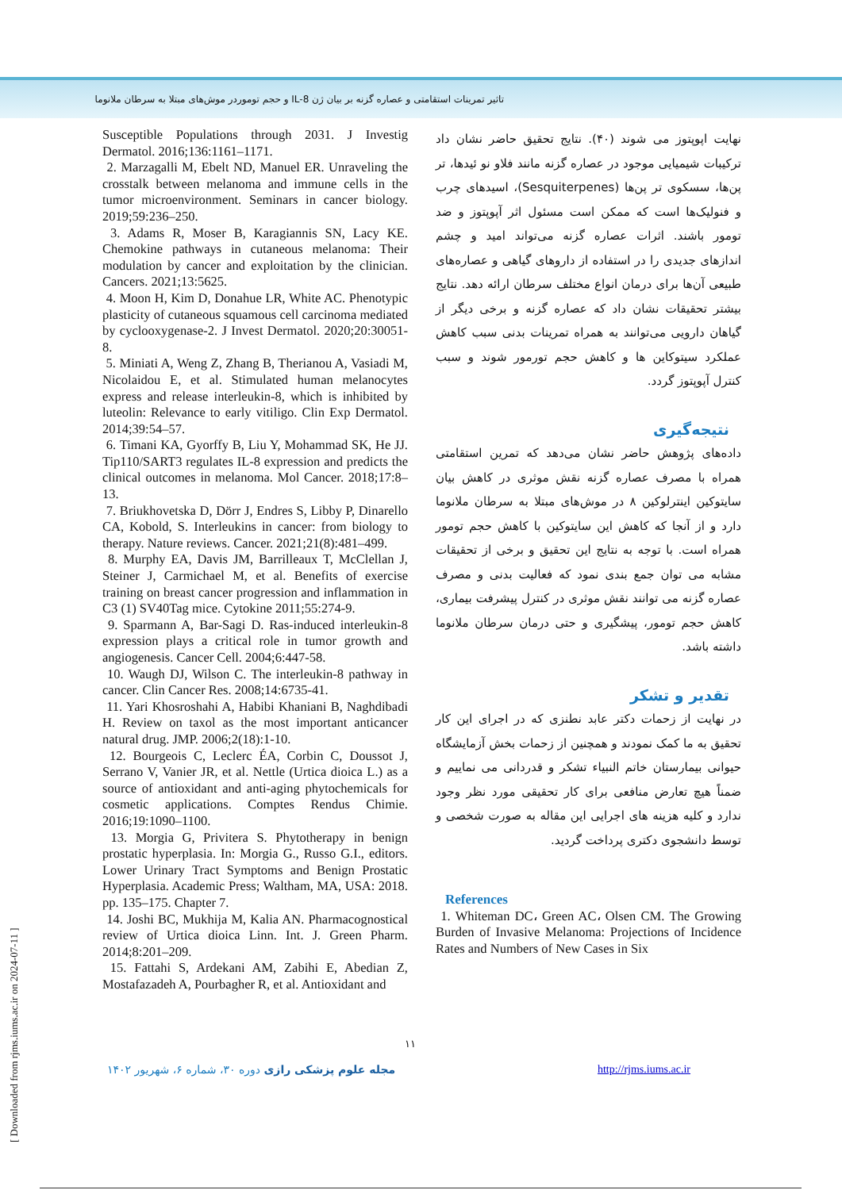تاثیر تمرینات استقامتی و عصاره گزنه بر بیان ژن IL-8 و حجم توموردر موش‌های مبتلا به سرطان ملانوما
نهایت اپوپتوز می شوند (۴۰). نتایج تحقیق حاضر نشان داد ترکیبات شیمیایی موجود در عصاره گزنه مانند فلاو نو ئیدها، تر پن‌ها، سسکوی تر پن‌ها (Sesquiterpenes)، اسیدهای چرب و فنولیک‌ها است که ممکن است مسئول اثر آپوپتوز و ضد تومور باشند. اثرات عصاره گزنه می‌تواند امید و چشم اندازهای جدیدی را در استفاده از داروهای گیاهی و عصاره‌های طبیعی آن‌ها برای درمان انواع مختلف سرطان ارائه دهد. نتایج بیشتر تحقیقات نشان داد که عصاره گزنه و برخی دیگر از گیاهان دارویی می‌توانند به همراه تمرینات بدنی سبب کاهش عملکرد سیتوکاین ها و کاهش حجم تورمور شوند و سبب کنترل آپوپتوز گردد.
نتیجه‌گیری
داده‌های پژوهش حاضر نشان می‌دهد که تمرین استقامتی همراه با مصرف عصاره گزنه نقش موثری در کاهش بیان سایتوکین اینترلوکین ۸ در موش‌های مبتلا به سرطان ملانوما دارد و از آنجا که کاهش این سایتوکین با کاهش حجم تومور همراه است. با توجه به نتایج این تحقیق و برخی از تحقیقات مشابه می توان جمع بندی نمود که فعالیت بدنی و مصرف عصاره گزنه می توانند نقش موثری در کنترل پیشرفت بیماری، کاهش حجم تومور، پیشگیری و حتی درمان سرطان ملانوما داشته باشد.
تقدیر و تشکر
در نهایت از زحمات دکتر عابد نطنزی که در اجرای این کار تحقیق به ما کمک نمودند و همچنین از زحمات بخش آزمایشگاه حیوانی بیمارستان خاتم النبیاء تشکر و قدردانی می نماییم و ضمناً هیچ تعارض منافعی برای کار تحقیقی مورد نظر وجود ندارد و کلیه هزینه های اجرایی این مقاله به صورت شخصی و توسط دانشجوی دکتری پرداخت گردید.
References
1. Whiteman DC، Green AC، Olsen CM. The Growing Burden of Invasive Melanoma: Projections of Incidence Rates and Numbers of New Cases in Six
Susceptible Populations through 2031. J Investig Dermatol. 2016;136:1161–1171.
2. Marzagalli M, Ebelt ND, Manuel ER. Unraveling the crosstalk between melanoma and immune cells in the tumor microenvironment. Seminars in cancer biology. 2019;59:236–250.
3. Adams R, Moser B, Karagiannis SN, Lacy KE. Chemokine pathways in cutaneous melanoma: Their modulation by cancer and exploitation by the clinician. Cancers. 2021;13:5625.
4. Moon H, Kim D, Donahue LR, White AC. Phenotypic plasticity of cutaneous squamous cell carcinoma mediated by cyclooxygenase-2. J Invest Dermatol. 2020;20:30051-8.
5. Miniati A, Weng Z, Zhang B, Therianou A, Vasiadi M, Nicolaidou E, et al. Stimulated human melanocytes express and release interleukin-8, which is inhibited by luteolin: Relevance to early vitiligo. Clin Exp Dermatol. 2014;39:54–57.
6. Timani KA, Gyorffy B, Liu Y, Mohammad SK, He JJ. Tip110/SART3 regulates IL-8 expression and predicts the clinical outcomes in melanoma. Mol Cancer. 2018;17:8–13.
7. Briukhovetska D, Dörr J, Endres S, Libby P, Dinarello CA, Kobold, S. Interleukins in cancer: from biology to therapy. Nature reviews. Cancer. 2021;21(8):481–499.
8. Murphy EA, Davis JM, Barrilleaux T, McClellan J, Steiner J, Carmichael M, et al. Benefits of exercise training on breast cancer progression and inflammation in C3 (1) SV40Tag mice. Cytokine 2011;55:274-9.
9. Sparmann A, Bar-Sagi D. Ras-induced interleukin-8 expression plays a critical role in tumor growth and angiogenesis. Cancer Cell. 2004;6:447-58.
10. Waugh DJ, Wilson C. The interleukin-8 pathway in cancer. Clin Cancer Res. 2008;14:6735-41.
11. Yari Khosroshahi A, Habibi Khaniani B, Naghdibadi H. Review on taxol as the most important anticancer natural drug. JMP. 2006;2(18):1-10.
12. Bourgeois C, Leclerc ÉA, Corbin C, Doussot J, Serrano V, Vanier JR, et al. Nettle (Urtica dioica L.) as a source of antioxidant and anti-aging phytochemicals for cosmetic applications. Comptes Rendus Chimie. 2016;19:1090–1100.
13. Morgia G, Privitera S. Phytotherapy in benign prostatic hyperplasia. In: Morgia G., Russo G.I., editors. Lower Urinary Tract Symptoms and Benign Prostatic Hyperplasia. Academic Press; Waltham, MA, USA: 2018. pp. 135–175. Chapter 7.
14. Joshi BC, Mukhija M, Kalia AN. Pharmacognostical review of Urtica dioica Linn. Int. J. Green Pharm. 2014;8:201–209.
15. Fattahi S, Ardekani AM, Zabihi E, Abedian Z, Mostafazadeh A, Pourbagher R, et al. Antioxidant and
۱۱
مجله علوم پزشکی رازی دوره ۳۰، شماره ۶، شهریور ۱۴۰۲
http://rjms.iums.ac.ir
[ Downloaded from rjms.iums.ac.ir on 2024-07-11 ]